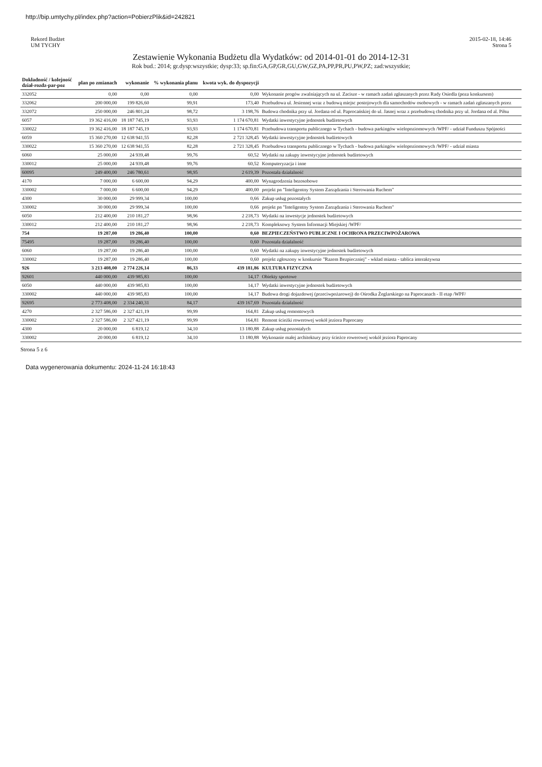http://bip.umtychy.pl/index.php?action=PobierzPlik&id=242821
Rekord Budżet
UM TYCHY
2015-02-18, 14:46
Strona 5
Zestawienie Wykonania Budżetu dla Wydatków: od 2014-01-01 do 2014-12-31
Rok bud.: 2014; gr.dysp:wszystkie; dysp:33; sp.fin:GA,GP,GR,GU,GW,GZ,PA,PP,PR,PU,PW,PZ; zad:wszystkie;
| Dokładność / kolejność dział-rozdz-par-poz | plan po zmianach | wykonanie | % wykonania planu | kwota wyk. do dyspozycji | |
| --- | --- | --- | --- | --- | --- |
| 332052 | 0,00 | 0,00 | 0,00 | 0,00 | Wykonanie progów zwalniających na ul. Zacisze - w ramach zadań zgłaszanych przez Rady Osiedla (poza konkursem) |
| 332062 | 200 000,00 | 199 826,60 | 99,91 | 173,40 | Przebudowa ul. Jesiennej wraz z budową miejsc postojowych dla samochodów osobowych - w ramach zadań zgłaszanych przez |
| 332072 | 250 000,00 | 246 801,24 | 98,72 | 3 198,76 | Budowa chodnika przy ul. Jordana od ul. Paprocańskiej do ul. Jasnej wraz z przebudową chodnika przy ul. Jordana od al. Piłsu |
| 6057 | 19 362 416,00 | 18 187 745,19 | 93,93 | 1 174 670,81 | Wydatki inwestycyjne jednostek budżetowych |
| 330022 | 19 362 416,00 | 18 187 745,19 | 93,93 | 1 174 670,81 | Przebudowa transportu publicznego w Tychach - budowa parkingów wielopoziomowych /WPF/ - udział Funduszu Spójności |
| 6059 | 15 360 270,00 | 12 638 941,55 | 82,28 | 2 721 328,45 | Wydatki inwestycyjne jednostek budżetowych |
| 330022 | 15 360 270,00 | 12 638 941,55 | 82,28 | 2 721 328,45 | Przebudowa transportu publicznego w Tychach - budowa parkingów wielopoziomowych /WPF/ - udział miasta |
| 6060 | 25 000,00 | 24 939,48 | 99,76 | 60,52 | Wydatki na zakupy inwestycyjne jednostek budżetowych |
| 330012 | 25 000,00 | 24 939,48 | 99,76 | 60,52 | Komputeryzacja i inne |
| 60095 | 249 400,00 | 246 780,61 | 98,95 | 2 619,39 | Pozostała działalność |
| 4170 | 7 000,00 | 6 600,00 | 94,29 | 400,00 | Wynagrodzenia bezosobowe |
| 330002 | 7 000,00 | 6 600,00 | 94,29 | 400,00 | projekt pn "Inteligentny System Zarządzania i Sterowania Ruchem" |
| 4300 | 30 000,00 | 29 999,34 | 100,00 | 0,66 | Zakup usług pozostałych |
| 330002 | 30 000,00 | 29 999,34 | 100,00 | 0,66 | projekt pn "Inteligentny System Zarządzania i Sterowania Ruchem" |
| 6050 | 212 400,00 | 210 181,27 | 98,96 | 2 218,73 | Wydatki na inwestycje jednostek budżetowych |
| 330012 | 212 400,00 | 210 181,27 | 98,96 | 2 218,73 | Kompleksowy System Informacji Miejskiej /WPF/ |
| 754 | 19 287,00 | 19 286,40 | 100,00 | 0,60 | BEZPIECZEŃSTWO PUBLICZNE I OCHRONA PRZECIWPOŻAROWA |
| 75495 | 19 287,00 | 19 286,40 | 100,00 | 0,60 | Pozostała działalność |
| 6060 | 19 287,00 | 19 286,40 | 100,00 | 0,60 | Wydatki na zakupy inwestycyjne jednostek budżetowych |
| 330002 | 19 287,00 | 19 286,40 | 100,00 | 0,60 | projekt zgłoszony w konkursie "Razem Bezpieczniej" - wkład miasta - tablica interaktywna |
| 926 | 3 213 408,00 | 2 774 226,14 | 86,33 | 439 181,86 | KULTURA FIZYCZNA |
| 92601 | 440 000,00 | 439 985,83 | 100,00 | 14,17 | Obiekty sportowe |
| 6050 | 440 000,00 | 439 985,83 | 100,00 | 14,17 | Wydatki inwestycyjne jednostek budżetowych |
| 330002 | 440 000,00 | 439 985,83 | 100,00 | 14,17 | Budowa drogi dojazdowej (przeciwpożarowej) do Ośrodka Żeglarskiego na Paprocanach - II etap /WPF/ |
| 92695 | 2 773 408,00 | 2 334 240,31 | 84,17 | 439 167,69 | Pozostała działalność |
| 4270 | 2 327 586,00 | 2 327 421,19 | 99,99 | 164,81 | Zakup usług remontowych |
| 330002 | 2 327 586,00 | 2 327 421,19 | 99,99 | 164,81 | Remont ścieżki rowerowej wokół jeziora Paprocany |
| 4300 | 20 000,00 | 6 819,12 | 34,10 | 13 180,88 | Zakup usług pozostałych |
| 330002 | 20 000,00 | 6 819,12 | 34,10 | 13 180,88 | Wykonanie małej architektury przy ścieżce rowerowej wokół jeziora Paprocany |
Strona 5 z 6
Data wygenerowania dokumentu: 2024-11-24 16:18:43